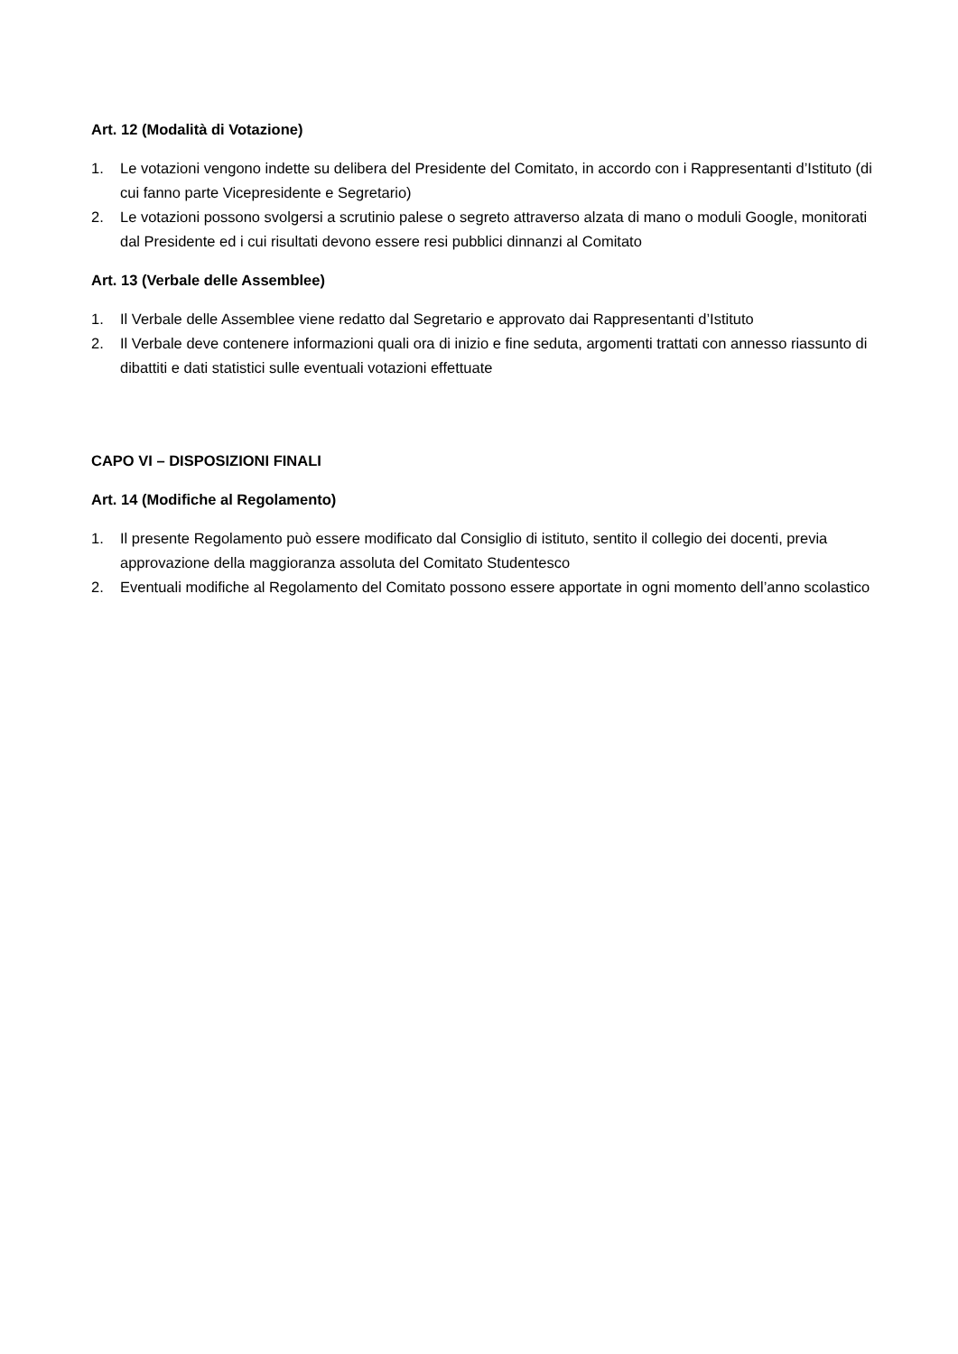Art. 12 (Modalità di Votazione)
1. Le votazioni vengono indette su delibera del Presidente del Comitato, in accordo con i Rappresentanti d’Istituto (di cui fanno parte Vicepresidente e Segretario)
2. Le votazioni possono svolgersi a scrutinio palese o segreto attraverso alzata di mano o moduli Google, monitorati dal Presidente ed i cui risultati devono essere resi pubblici dinnanzi al Comitato
Art. 13 (Verbale delle Assemblee)
1. Il Verbale delle Assemblee viene redatto dal Segretario e approvato dai Rappresentanti d’Istituto
2. Il Verbale deve contenere informazioni quali ora di inizio e fine seduta, argomenti trattati con annesso riassunto di dibattiti e dati statistici sulle eventuali votazioni effettuate
CAPO VI – DISPOSIZIONI FINALI
Art. 14 (Modifiche al Regolamento)
1. Il presente Regolamento può essere modificato dal Consiglio di istituto, sentito il collegio dei docenti, previa approvazione della maggioranza assoluta del Comitato Studentesco
2. Eventuali modifiche al Regolamento del Comitato possono essere apportate in ogni momento dell’anno scolastico